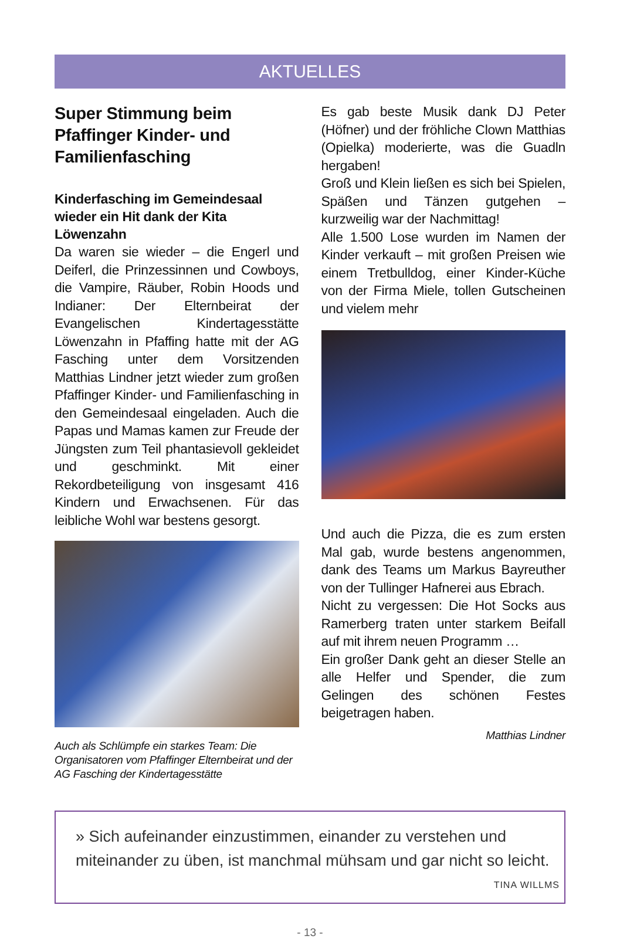AKTUELLES
Super Stimmung beim Pfaffinger Kinder- und Familienfasching
Kinderfasching im Gemeindesaal wieder ein Hit dank der Kita Löwenzahn
Da waren sie wieder – die Engerl und Deiferl, die Prinzessinnen und Cowboys, die Vampire, Räuber, Robin Hoods und Indianer: Der Elternbeirat der Evangelischen Kindertagesstätte Löwenzahn in Pfaffing hatte mit der AG Fasching unter dem Vorsitzenden Matthias Lindner jetzt wieder zum großen Pfaffinger Kinder- und Familienfasching in den Gemeindesaal eingeladen. Auch die Papas und Mamas kamen zur Freude der Jüngsten zum Teil phantasievoll gekleidet und geschminkt. Mit einer Rekordbeteiligung von insgesamt 416 Kindern und Erwachsenen. Für das leibliche Wohl war bestens gesorgt.
Auch als Schlümpfe ein starkes Team: Die Organisatoren vom Pfaffinger Elternbeirat und der AG Fasching der Kindertagesstätte
Es gab beste Musik dank DJ Peter (Höfner) und der fröhliche Clown Matthias (Opielka) moderierte, was die Guadln hergaben!
Groß und Klein ließen es sich bei Spielen, Späßen und Tänzen gutgehen – kurzweilig war der Nachmittag!
Alle 1.500 Lose wurden im Namen der Kinder verkauft – mit großen Preisen wie einem Tretbulldog, einer Kinder-Küche von der Firma Miele, tollen Gutscheinen und vielem mehr
Und auch die Pizza, die es zum ersten Mal gab, wurde bestens angenommen, dank des Teams um Markus Bayreuther von der Tullinger Hafnerei aus Ebrach.
Nicht zu vergessen: Die Hot Socks aus Ramerberg traten unter starkem Beifall auf mit ihrem neuen Programm …
Ein großer Dank geht an dieser Stelle an alle Helfer und Spender, die zum Gelingen des schönen Festes beigetragen haben.
Matthias Lindner
» Sich aufeinander einzustimmen, einander zu verstehen und
miteinander zu üben, ist manchmal mühsam und gar nicht so leicht.
TINA WILLMS
- 13 -